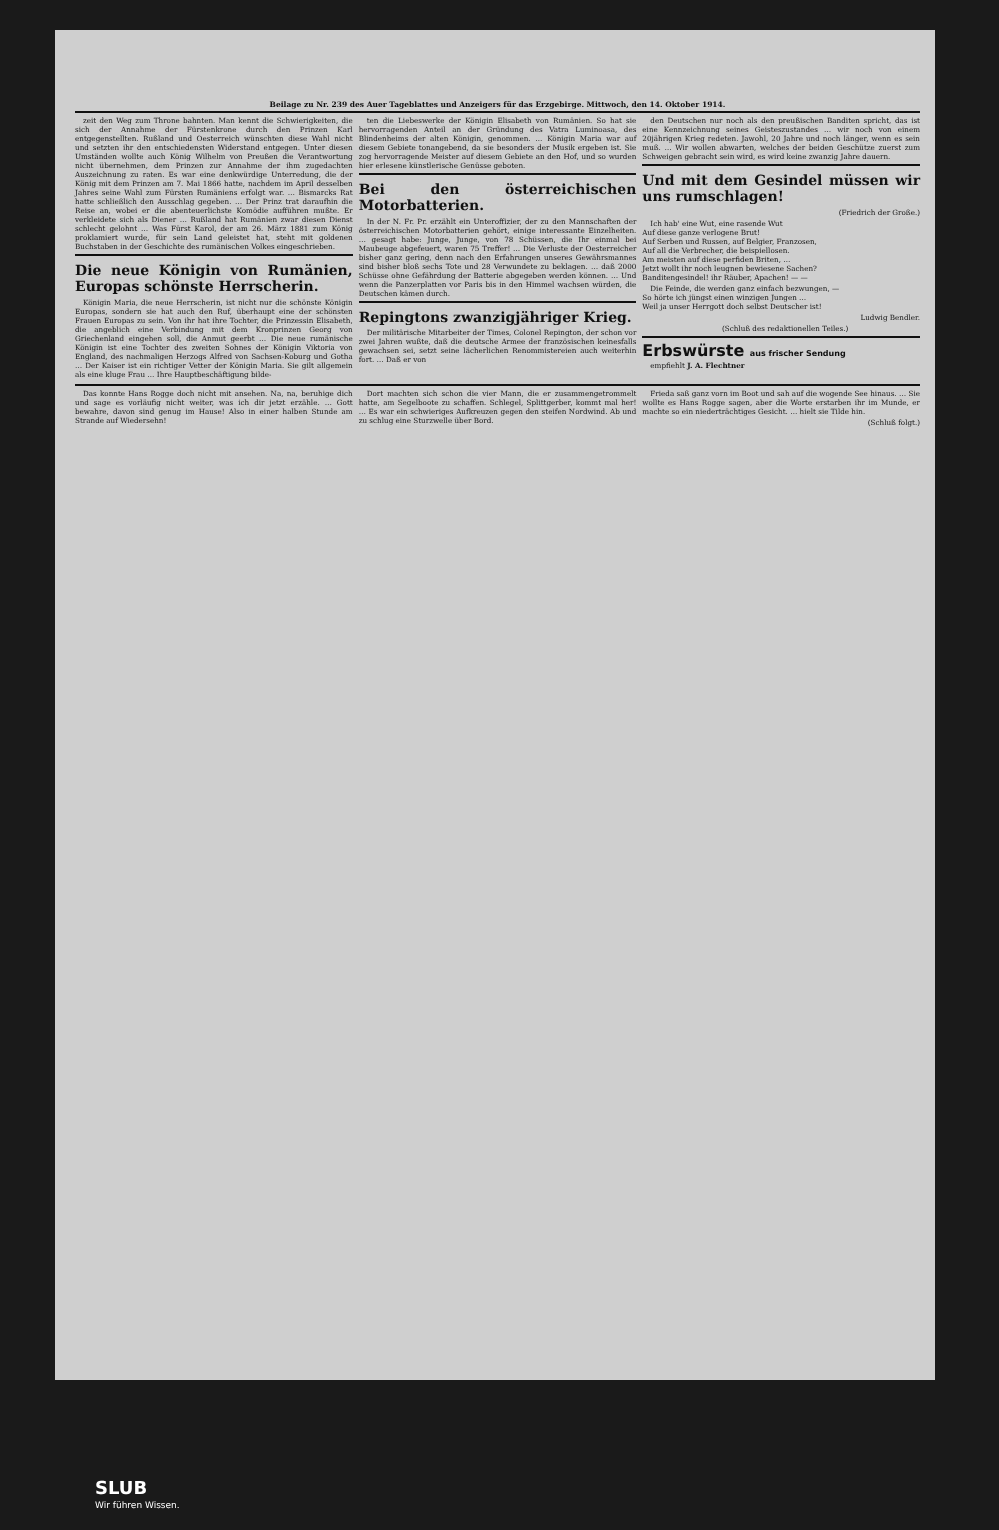Beilage zu Nr. 239 des Auer Tageblattes und Anzeigers für das Erzgebirge. Mittwoch, den 14. Oktober 1914.
zeit den Weg zum Throne bahnten. Man kennt die Schwierigkeiten, die sich der Annahme der Fürstenkrone durch den Prinzen Karl entgegenstellten. Rußland und Oesterreich wünschten diese Wahl nicht und setzten ihr den entschiedensten Widerstand entgegen. Unter diesen Umständen wollte auch König Wilhelm von Preußen die Verantwortung nicht übernehmen, dem Prinzen zur Annahme der ihm zugedachten Auszeichnung zu raten. Es war eine denkwürdige Unterredung, die der König mit dem Prinzen am 7. Mai 1866 hatte, nachdem im April desselben Jahres seine Wahl zum Fürsten Rumäniens erfolgt war. … Bismarcks Rat hatte schließlich den Ausschlag gegeben. … Der Prinz trat daraufhin die Reise an, wobei er die abenteuerlichste Komödie aufführen mußte. Er verkleidete sich als Diener … Rußland hat Rumänien zwar diesen Dienst schlecht gelohnt … Was Fürst Karol, der am 26. März 1881 zum König proklamiert wurde, für sein Land geleistet hat, steht mit goldenen Buchstaben in der Geschichte des rumänischen Volkes eingeschrieben.
Die neue Königin von Rumänien, Europas schönste Herrscherin.
Königin Maria, die neue Herrscherin, ist nicht nur die schönste Königin Europas, sondern sie hat auch den Ruf, überhaupt eine der schönsten Frauen Europas zu sein. Von ihr hat ihre Tochter, die Prinzessin Elisabeth, die angeblich eine Verbindung mit dem Kronprinzen Georg von Griechenland eingehen soll, die Anmut geerbt … Die neue rumänische Königin ist eine Tochter des zweiten Sohnes der Königin Viktoria von England, des nachmaligen Herzogs Alfred von Sachsen-Koburg und Gotha … Der Kaiser ist ein richtiger Vetter der Königin Maria. Sie gilt allgemein als eine kluge Frau … Ihre Hauptbeschäftigung bilde-
ten die Liebeswerke der Königin Elisabeth von Rumänien. So hat sie hervorragenden Anteil an der Gründung des Vatra Luminoasa, des Blindenheims der alten Königin, genommen. … Königin Maria war auf diesem Gebiete tonangebend, da sie besonders der Musik ergeben ist. Sie zog hervorragende Meister auf diesem Gebiete an den Hof, und so wurden hier erlesene künstlerische Genüsse geboten.
Bei den österreichischen Motorbatterien.
In der N. Fr. Pr. erzählt ein Unteroffizier, der zu den Mannschaften der österreichischen Motorbatterien gehört, einige interessante Einzelheiten. … gesagt habe: Junge, Junge, von 78 Schüssen, die Ihr einmal bei Maubeuge abgefeuert, waren 75 Treffer! … Die Verluste der Oesterreicher bisher ganz gering, denn nach den Erfahrungen unseres Gewährsmannes sind bisher bloß sechs Tote und 28 Verwundete zu beklagen. … daß 2000 Schüsse ohne Gefährdung der Batterie abgegeben werden können. … Und wenn die Panzerplatten vor Paris bis in den Himmel wachsen würden, die Deutschen kämen durch.
Repingtons zwanzigjähriger Krieg.
Der militärische Mitarbeiter der Times, Colonel Repington, der schon vor zwei Jahren wußte, daß die deutsche Armee der französischen keinesfalls gewachsen sei, setzt seine lächerlichen Renommistereien auch weiterhin fort. … Daß er von
den Deutschen nur noch als den preußischen Banditen spricht, das ist eine Kennzeichnung seines Geisteszustandes … wir noch von einem 20jährigen Krieg redeten. Jawohl, 20 Jahre und noch länger, wenn es sein muß. … Wir wollen abwarten, welches der beiden Geschütze zuerst zum Schweigen gebracht sein wird, es wird keine zwanzig Jahre dauern.
Und mit dem Gesindel müssen wir uns rumschlagen!
(Friedrich der Große.)
Ich hab' eine Wut, eine rasende Wut
Auf diese ganze verlogene Brut!
Auf Serben und Russen, auf Belgier, Franzosen,
Auf all die Verbrecher, die beispiellosen.
Am meisten auf diese perfiden Briten, …
Jetzt wollt ihr noch leugnen bewiesene Sachen?
Banditengesindel! ihr Räuber, Apachen! — —
Die Feinde, die werden ganz einfach bezwungen, —
So hörte ich jüngst einen winzigen Jungen …
Weil ja unser Herrgott doch selbst Deutscher ist!
Ludwig Bendler.
(Schluß des redaktionellen Teiles.)
Erbswürste aus frischer Sendung
empfiehlt J. A. Flechtner
Das konnte Hans Rogge doch nicht mit ansehen. Na, na, beruhige dich und sage es vorläufig nicht weiter, was ich dir jetzt erzähle. … Gott bewahre, davon sind genug im Hause! Also in einer halben Stunde am Strande auf Wiedersehn!
Dort machten sich schon die vier Mann, die er zusammengetrommelt hatte, am Segelboote zu schaffen. Schlegel, Splittgerber, kommt mal her! … Es war ein schwieriges Aufkreuzen gegen den steifen Nordwind. Ab und zu schlug eine Sturzwelle über Bord.
Frieda saß ganz vorn im Boot und sah auf die wogende See hinaus. … Sie wollte es Hans Rogge sagen, aber die Worte erstarben ihr im Munde, er machte so ein niederträchtiges Gesicht. … hielt sie Tilde hin.
(Schluß folgt.)
SLUB
Wir führen Wissen.